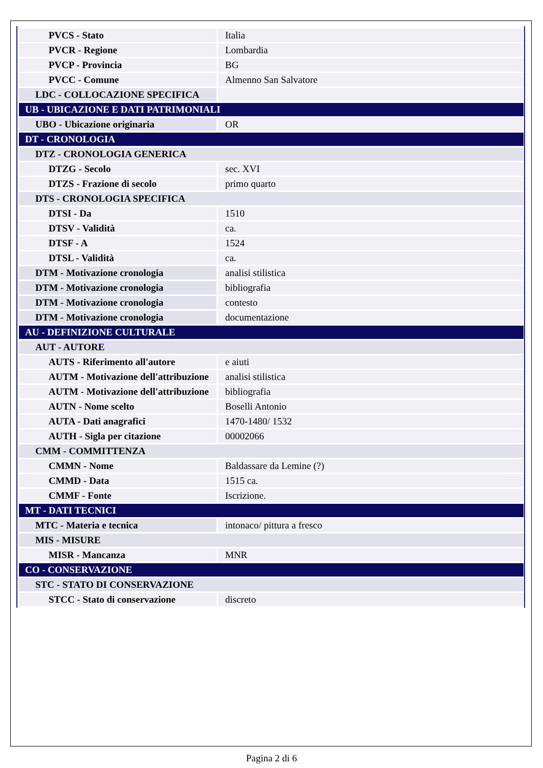| PVCS - Stato | Italia |
| PVCR - Regione | Lombardia |
| PVCP - Provincia | BG |
| PVCC - Comune | Almenno San Salvatore |
| LDC - COLLOCAZIONE SPECIFICA | |
| UB - UBICAZIONE E DATI PATRIMONIALI | |
| UBO - Ubicazione originaria | OR |
| DT - CRONOLOGIA | |
| DTZ - CRONOLOGIA GENERICA | |
| DTZG - Secolo | sec. XVI |
| DTZS - Frazione di secolo | primo quarto |
| DTS - CRONOLOGIA SPECIFICA | |
| DTSI - Da | 1510 |
| DTSV - Validità | ca. |
| DTSF - A | 1524 |
| DTSL - Validità | ca. |
| DTM - Motivazione cronologia | analisi stilistica |
| DTM - Motivazione cronologia | bibliografia |
| DTM - Motivazione cronologia | contesto |
| DTM - Motivazione cronologia | documentazione |
| AU - DEFINIZIONE CULTURALE | |
| AUT - AUTORE | |
| AUTS - Riferimento all'autore | e aiuti |
| AUTM - Motivazione dell'attribuzione | analisi stilistica |
| AUTM - Motivazione dell'attribuzione | bibliografia |
| AUTN - Nome scelto | Boselli Antonio |
| AUTA - Dati anagrafici | 1470-1480/ 1532 |
| AUTH - Sigla per citazione | 00002066 |
| CMM - COMMITTENZA | |
| CMMN - Nome | Baldassare da Lemine (?) |
| CMMD - Data | 1515 ca. |
| CMMF - Fonte | Iscrizione. |
| MT - DATI TECNICI | |
| MTC - Materia e tecnica | intonaco/ pittura a fresco |
| MIS - MISURE | |
| MISR - Mancanza | MNR |
| CO - CONSERVAZIONE | |
| STC - STATO DI CONSERVAZIONE | |
| STCC - Stato di conservazione | discreto |
Pagina 2 di 6